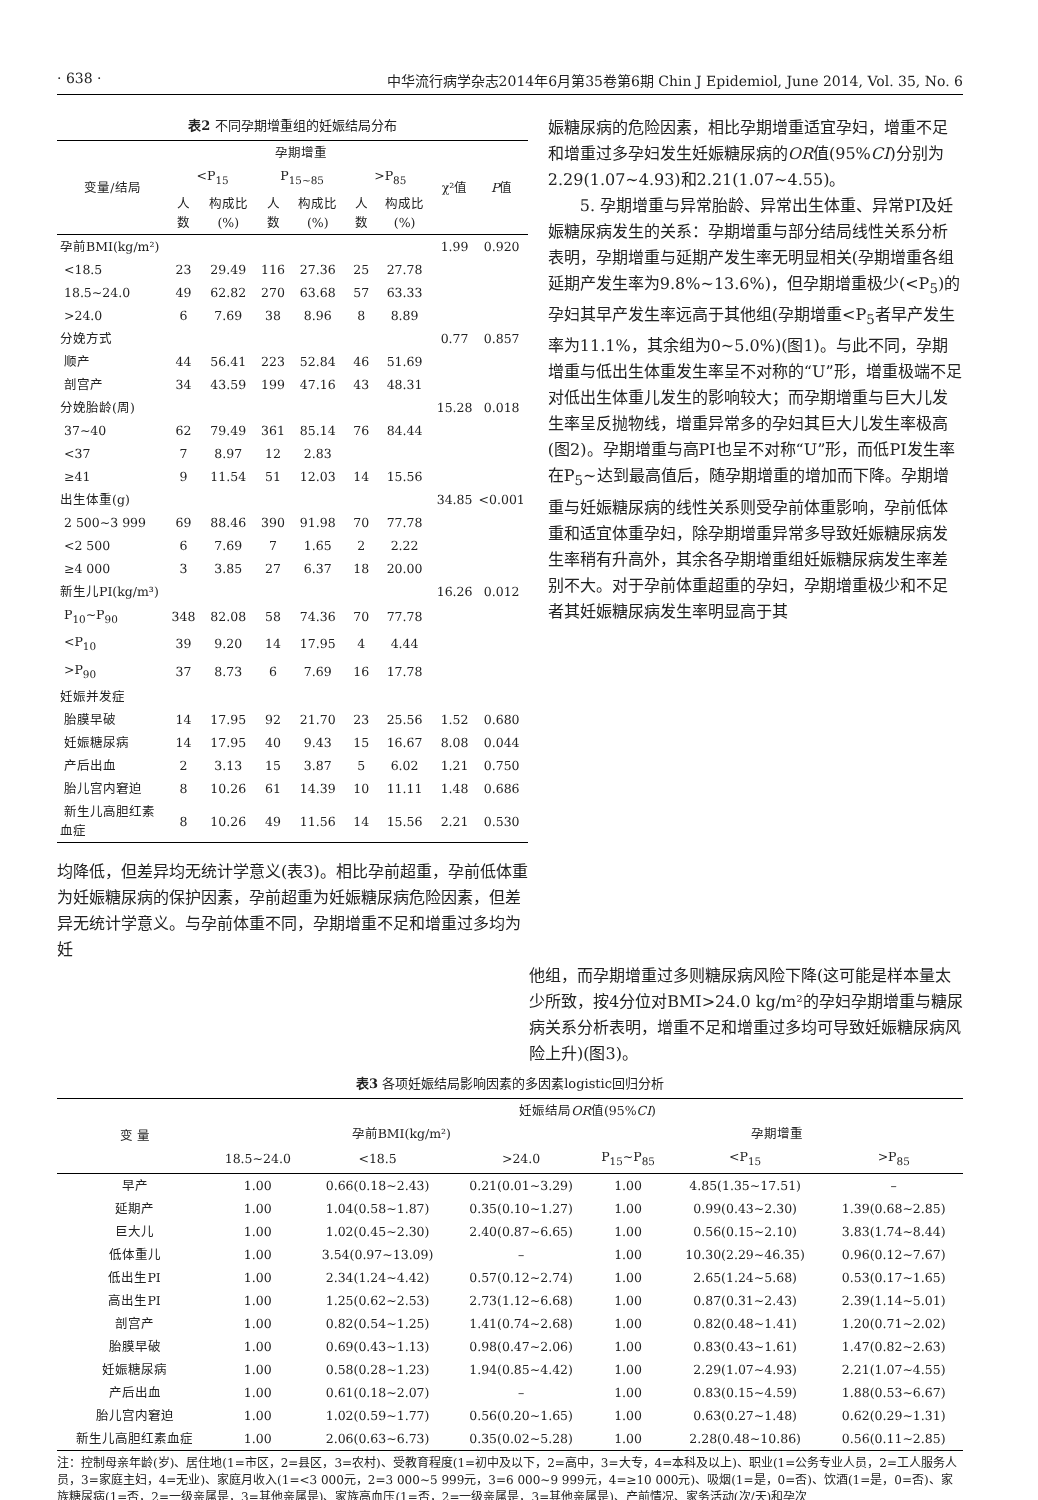· 638 · 中华流行病学杂志2014年6月第35卷第6期 Chin J Epidemiol, June 2014, Vol. 35, No. 6
表2 不同孕期增重组的妊娠结局分布
| 变量/结局 | 孕期增重 | | | | | | χ²值 | P 值 |
| --- | --- | --- | --- | --- | --- | --- | --- | --- |
| | <P<sub>15</sub> | | P<sub>15~85</sub> | | >P<sub>85</sub> | | | |
| | 人数 | 构成比(%) | 人数 | 构成比(%) | 人数 | 构成比(%) | | |
| 孕前BMI(kg/m²) | | | | | | | 1.99 | 0.920 |
| <18.5 | 23 | 29.49 | 116 | 27.36 | 25 | 27.78 | | |
| 18.5~24.0 | 49 | 62.82 | 270 | 63.68 | 57 | 63.33 | | |
| >24.0 | 6 | 7.69 | 38 | 8.96 | 8 | 8.89 | | |
| 分娩方式 | | | | | | | 0.77 | 0.857 |
| 顺产 | 44 | 56.41 | 223 | 52.84 | 46 | 51.69 | | |
| 剖宫产 | 34 | 43.59 | 199 | 47.16 | 43 | 48.31 | | |
| 分娩胎龄(周) | | | | | | | 15.28 | 0.018 |
| 37~40 | 62 | 79.49 | 361 | 85.14 | 76 | 84.44 | | |
| <37 | 7 | 8.97 | 12 | 2.83 | | | | |
| ≥41 | 9 | 11.54 | 51 | 12.03 | 14 | 15.56 | | |
| 出生体重(g) | | | | | | | 34.85 | <0.001 |
| 2 500~3 999 | 69 | 88.46 | 390 | 91.98 | 70 | 77.78 | | |
| <2 500 | 6 | 7.69 | 7 | 1.65 | 2 | 2.22 | | |
| ≥4 000 | 3 | 3.85 | 27 | 6.37 | 18 | 20.00 | | |
| 新生儿PI(kg/m³) | | | | | | | 16.26 | 0.012 |
| P<sub>10</sub>~P<sub>90</sub> | 348 | 82.08 | 58 | 74.36 | 70 | 77.78 | | |
| <P<sub>10</sub> | 39 | 9.20 | 14 | 17.95 | 4 | 4.44 | | |
| >P<sub>90</sub> | 37 | 8.73 | 6 | 7.69 | 16 | 17.78 | | |
| 妊娠并发症 | | | | | | | | |
| 胎膜早破 | 14 | 17.95 | 92 | 21.70 | 23 | 25.56 | 1.52 | 0.680 |
| 妊娠糖尿病 | 14 | 17.95 | 40 | 9.43 | 15 | 16.67 | 8.08 | 0.044 |
| 产后出血 | 2 | 3.13 | 15 | 3.87 | 5 | 6.02 | 1.21 | 0.750 |
| 胎儿宫内窘迫 | 8 | 10.26 | 61 | 14.39 | 10 | 11.11 | 1.48 | 0.686 |
| 新生儿高胆红素血症 | 8 | 10.26 | 49 | 11.56 | 14 | 15.56 | 2.21 | 0.530 |
均降低，但差异均无统计学意义(表3)。相比孕前超重，孕前低体重为妊娠糖尿病的保护因素，孕前超重为妊娠糖尿病危险因素，但差异无统计学意义。与孕前体重不同，孕期增重不足和增重过多均为妊
娠糖尿病的危险因素，相比孕期增重适宜孕妇，增重不足和增重过多孕妇发生妊娠糖尿病的OR值(95%CI)分别为2.29(1.07~4.93)和2.21(1.07~4.55)。
5. 孕期增重与异常胎龄、异常出生体重、异常PI及妊娠糖尿病发生的关系：孕期增重与部分结局线性关系分析表明，孕期增重与延期产发生率无明显相关(孕期增重各组延期产发生率为9.8%~13.6%)，但孕期增重极少(<P<sub>5</sub>)的孕妇其早产发生率远高于其他组(孕期增重<P<sub>5</sub>者早产发生率为11.1%，其余组为0~5.0%)(图1)。与此不同，孕期增重与低出生体重发生率呈不对称的“U”形，增重极端不足对低出生体重儿发生的影响较大；而孕期增重与巨大儿发生率呈反抛物线，增重异常多的孕妇其巨大儿发生率极高(图2)。孕期增重与高PI也呈不对称“U”形，而低PI发生率在P<sub>5</sub>~达到最高值后，随孕期增重的增加而下降。孕期增重与妊娠糖尿病的线性关系则受孕前体重影响，孕前低体重和适宜体重孕妇，除孕期增重异常多导致妊娠糖尿病发生率稍有升高外，其余各孕期增重组妊娠糖尿病发生率差别不大。对于孕前体重超重的孕妇，孕期增重极少和不足者其妊娠糖尿病发生率明显高于其
他组，而孕期增重过多则糖尿病风险下降(这可能是样本量太少所致，按4分位对BMI>24.0 kg/m²的孕妇孕期增重与糖尿病关系分析表明，增重不足和增重过多均可导致妊娠糖尿病风险上升)(图3)。
表3 各项妊娠结局影响因素的多因素logistic回归分析
| 变 量 | 妊娠结局 OR 值(95% CI ) | | | | | |
| --- | --- | --- | --- | --- | --- | --- |
| | 孕前BMI(kg/m²) | | | 孕期增重 | | |
| | 18.5~24.0 | <18.5 | >24.0 | P<sub>15</sub>~P<sub>85</sub> | <P<sub>15</sub> | >P<sub>85</sub> |
| 早产 | 1.00 | 0.66(0.18~2.43) | 0.21(0.01~3.29) | 1.00 | 4.85(1.35~17.51) | – |
| 延期产 | 1.00 | 1.04(0.58~1.87) | 0.35(0.10~1.27) | 1.00 | 0.99(0.43~2.30) | 1.39(0.68~2.85) |
| 巨大儿 | 1.00 | 1.02(0.45~2.30) | 2.40(0.87~6.65) | 1.00 | 0.56(0.15~2.10) | 3.83(1.74~8.44) |
| 低体重儿 | 1.00 | 3.54(0.97~13.09) | – | 1.00 | 10.30(2.29~46.35) | 0.96(0.12~7.67) |
| 低出生PI | 1.00 | 2.34(1.24~4.42) | 0.57(0.12~2.74) | 1.00 | 2.65(1.24~5.68) | 0.53(0.17~1.65) |
| 高出生PI | 1.00 | 1.25(0.62~2.53) | 2.73(1.12~6.68) | 1.00 | 0.87(0.31~2.43) | 2.39(1.14~5.01) |
| 剖宫产 | 1.00 | 0.82(0.54~1.25) | 1.41(0.74~2.68) | 1.00 | 0.82(0.48~1.41) | 1.20(0.71~2.02) |
| 胎膜早破 | 1.00 | 0.69(0.43~1.13) | 0.98(0.47~2.06) | 1.00 | 0.83(0.43~1.61) | 1.47(0.82~2.63) |
| 妊娠糖尿病 | 1.00 | 0.58(0.28~1.23) | 1.94(0.85~4.42) | 1.00 | 2.29(1.07~4.93) | 2.21(1.07~4.55) |
| 产后出血 | 1.00 | 0.61(0.18~2.07) | – | 1.00 | 0.83(0.15~4.59) | 1.88(0.53~6.67) |
| 胎儿宫内窘迫 | 1.00 | 1.02(0.59~1.77) | 0.56(0.20~1.65) | 1.00 | 0.63(0.27~1.48) | 0.62(0.29~1.31) |
| 新生儿高胆红素血症 | 1.00 | 2.06(0.63~6.73) | 0.35(0.02~5.28) | 1.00 | 2.28(0.48~10.86) | 0.56(0.11~2.85) |
注：控制母亲年龄(岁)、居住地(1=市区，2=县区，3=农村)、受教育程度(1=初中及以下，2=高中，3=大专，4=本科及以上)、职业(1=公务专业人员，2=工人服务人员，3=家庭主妇，4=无业)、家庭月收入(1=<3 000元，2=3 000~5 999元，3=6 000~9 999元，4=≥10 000元)、吸烟(1=是，0=否)、饮酒(1=是，0=否)、家族糖尿病(1=否，2=一级亲属是，3=其他亲属是)、家族高血压(1=否，2=一级亲属是，3=其他亲属是)、产前情况、家务活动(次/天)和孕次